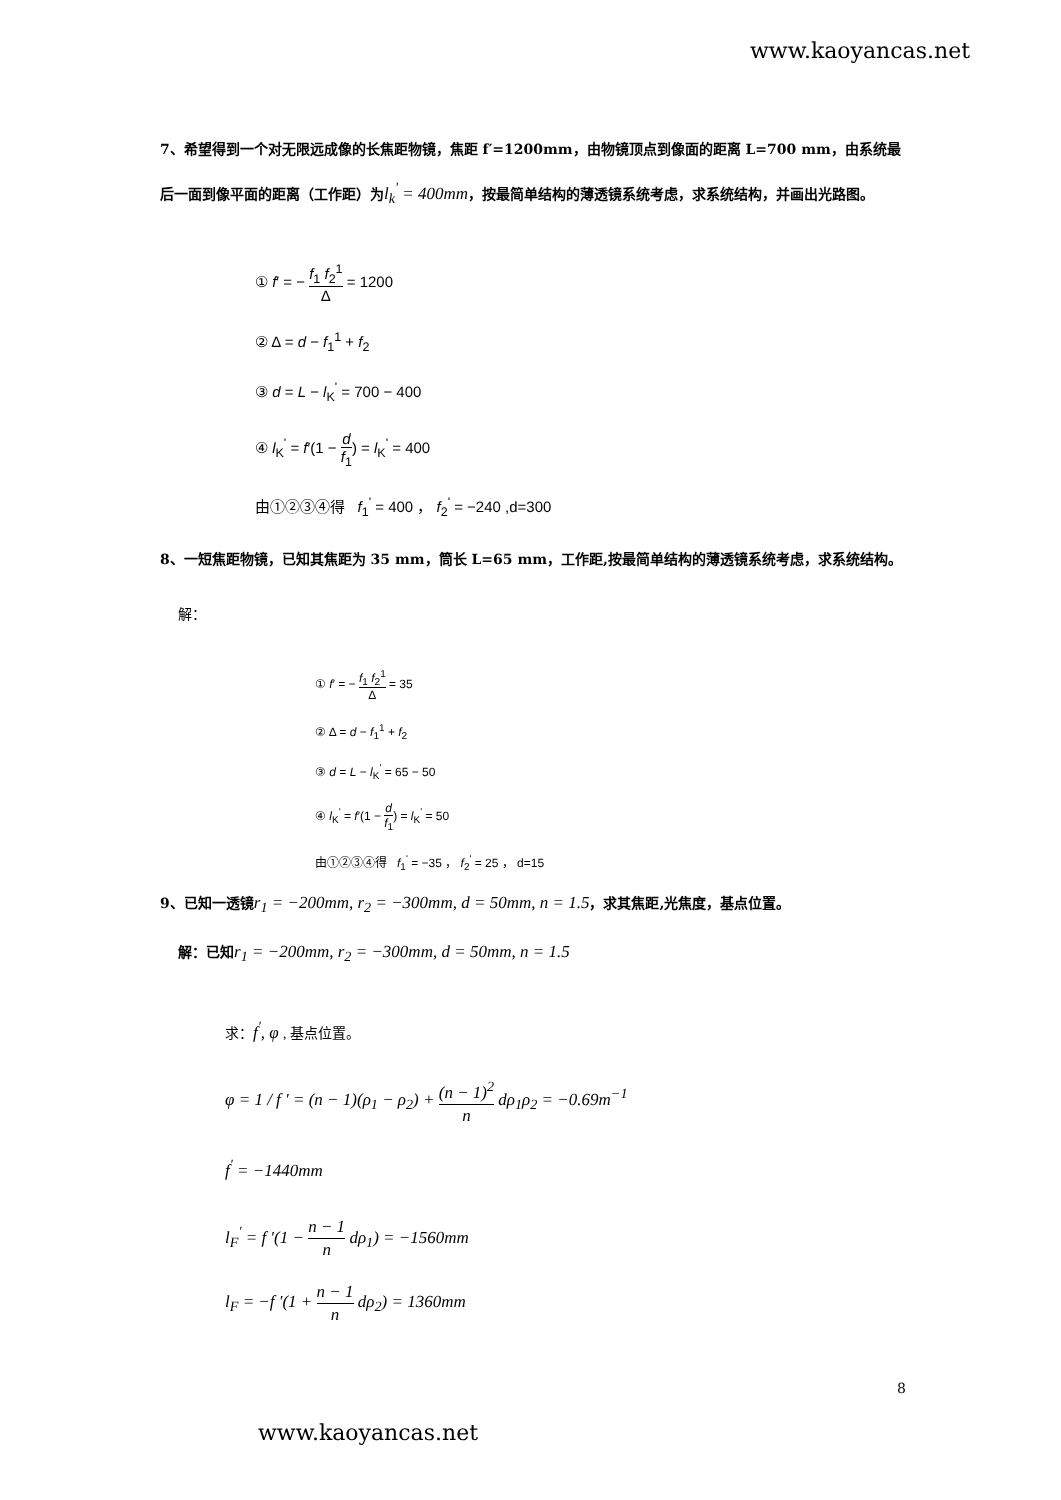www.kaoyancas.net
7、希望得到一个对无限远成像的长焦距物镜，焦距 f′=1200mm，由物镜顶点到像面的距离 L=700 mm，由系统最后一面到像平面的距离（工作距）为l<sub>k</sub><sup>'</sup> = 400mm，按最简单结构的薄透镜系统考虑，求系统结构，并画出光路图。
① f′ = − f<sub>1</sub> f<sub>2</sub><sup>1</sup> Δ = 1200
② Δ = d − f<sub>1</sub><sup>1</sup> + f<sub>2</sub>
③ d = L − l<sub>K</sub><sup>'</sup> = 700 − 400
④ l<sub>K</sub><sup>'</sup> = f′(1 − d f<sub>1</sub>) = l<sub>K</sub><sup>'</sup> = 400
由①②③④得 f<sub>1</sub><sup>'</sup> = 400 ， f<sub>2</sub><sup>'</sup> = −240 ,d=300
8、一短焦距物镜，已知其焦距为 35 mm，筒长 L=65 mm，工作距,按最简单结构的薄透镜系统考虑，求系统结构。
解：
① f′ = − f<sub>1</sub> f<sub>2</sub><sup>1</sup> Δ = 35
② Δ = d − f<sub>1</sub><sup>1</sup> + f<sub>2</sub>
③ d = L − l<sub>K</sub><sup>'</sup> = 65 − 50
④ l<sub>K</sub><sup>'</sup> = f′(1 − d f<sub>1</sub>) = l<sub>K</sub><sup>'</sup> = 50
由①②③④得 f<sub>1</sub><sup>'</sup> = −35 ， f<sub>2</sub><sup>'</sup> = 25 ， d=15
9、已知一透镜r<sub>1</sub> = −200mm, r<sub>2</sub> = −300mm, d = 50mm, n = 1.5，求其焦距,光焦度，基点位置。
解：已知r<sub>1</sub> = −200mm, r<sub>2</sub> = −300mm, d = 50mm, n = 1.5
求：f<sup>'</sup>, φ , 基点位置。
φ = 1 / f ' = (n − 1)(ρ<sub>1</sub> − ρ<sub>2</sub>) + (n − 1)<sup>2</sup> n dρ<sub>1</sub>ρ<sub>2</sub> = −0.69m<sup>−1</sup>
f<sup>'</sup> = −1440mm
l<sub>F</sub><sup>'</sup> = f '(1 − n − 1 n dρ<sub>1</sub>) = −1560mm
l<sub>F</sub> = −f '(1 + n − 1 n dρ<sub>2</sub>) = 1360mm
8
www.kaoyancas.net